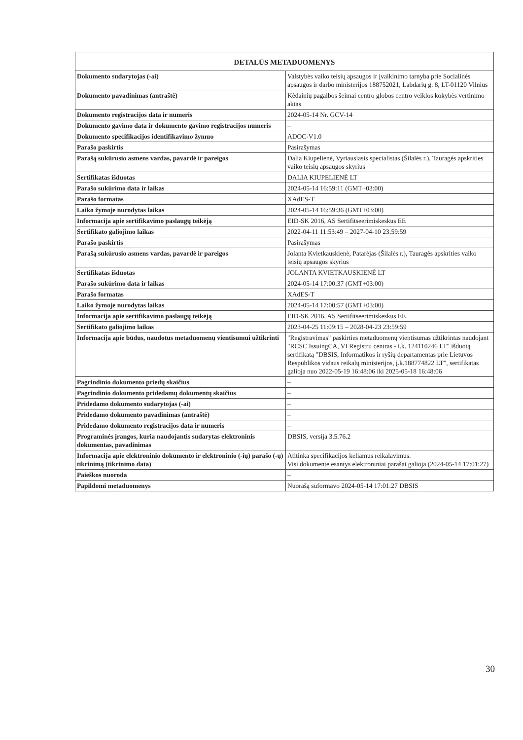| DETALŪS METADUOMENYS | |
| --- | --- |
| Dokumento sudarytojas (-ai) | Valstybės vaiko teisių apsaugos ir įvaikinimo tarnyba prie Socialinės apsaugos ir darbo ministerijos 188752021, Labdarių g. 8, LT-01120 Vilnius |
| Dokumento pavadinimas (antraštė) | Kėdainių pagalbos šeimai centro globos centro veiklos kokybės vertinimo aktas |
| Dokumento registracijos data ir numeris | 2024-05-14 Nr. GCV-14 |
| Dokumento gavimo data ir dokumento gavimo registracijos numeris | – |
| Dokumento specifikacijos identifikavimo žymuo | ADOC-V1.0 |
| Parašo paskirtis | Pasirašymas |
| Parašą sukūrusio asmens vardas, pavardė ir pareigos | Dalia Kiupelienė, Vyriausiasis specialistas (Šilalės r.), Tauragės apskrities vaiko teisių apsaugos skyrius |
| Sertifikatas išduotas | DALIA KIUPELIENĖ LT |
| Parašo sukūrimo data ir laikas | 2024-05-14 16:59:11 (GMT+03:00) |
| Parašo formatas | XAdES-T |
| Laiko žymoje nurodytas laikas | 2024-05-14 16:59:36 (GMT+03:00) |
| Informacija apie sertifikavimo paslaugų teikėją | EID-SK 2016, AS Sertifitseerimiskeskus EE |
| Sertifikato galiojimo laikas | 2022-04-11 11:53:49 – 2027-04-10 23:59:59 |
| Parašo paskirtis | Pasirašymas |
| Parašą sukūrusio asmens vardas, pavardė ir pareigos | Jolanta Kvietkauskienė, Patarėjas (Šilalės r.), Tauragės apskrities vaiko teisių apsaugos skyrius |
| Sertifikatas išduotas | JOLANTA KVIETKAUSKIENĖ LT |
| Parašo sukūrimo data ir laikas | 2024-05-14 17:00:37 (GMT+03:00) |
| Parašo formatas | XAdES-T |
| Laiko žymoje nurodytas laikas | 2024-05-14 17:00:57 (GMT+03:00) |
| Informacija apie sertifikavimo paslaugų teikėją | EID-SK 2016, AS Sertifitseerimiskeskus EE |
| Sertifikato galiojimo laikas | 2023-04-25 11:09:15 – 2028-04-23 23:59:59 |
| Informacija apie būdus, naudotus metaduomenų vientisumui užtikrinti | "Registravimas" paskirties metaduomenų vientisumas užtikrintas naudojant "RCSC IssuingCA, VI Registru centras - i.k. 124110246 LT" išduotą sertifikatą "DBSIS, Informatikos ir ryšių departamentas prie Lietuvos Respublikos vidaus reikalų ministerijos, į.k.188774822 LT", sertifikatas galioja nuo 2022-05-19 16:48:06 iki 2025-05-18 16:48:06 |
| Pagrindinio dokumento priedų skaičius | – |
| Pagrindinio dokumento pridedamų dokumentų skaičius | – |
| Pridedamo dokumento sudarytojas (-ai) | – |
| Pridedamo dokumento pavadinimas (antraštė) | – |
| Pridedamo dokumento registracijos data ir numeris | – |
| Programinės įrangos, kuria naudojantis sudarytas elektroninis dokumentas, pavadinimas | DBSIS, versija 3.5.76.2 |
| Informacija apie elektroninio dokumento ir elektroninio (-ių) parašo (-ų) tikrinimą (tikrinimo data) | Atitinka specifikacijos keliamus reikalavimus. Visi dokumente esantys elektroniniai parašai galioja (2024-05-14 17:01:27) |
| Paieškos nuoroda | – |
| Papildomi metaduomenys | Nuorašą suformavo 2024-05-14 17:01:27 DBSIS |
30